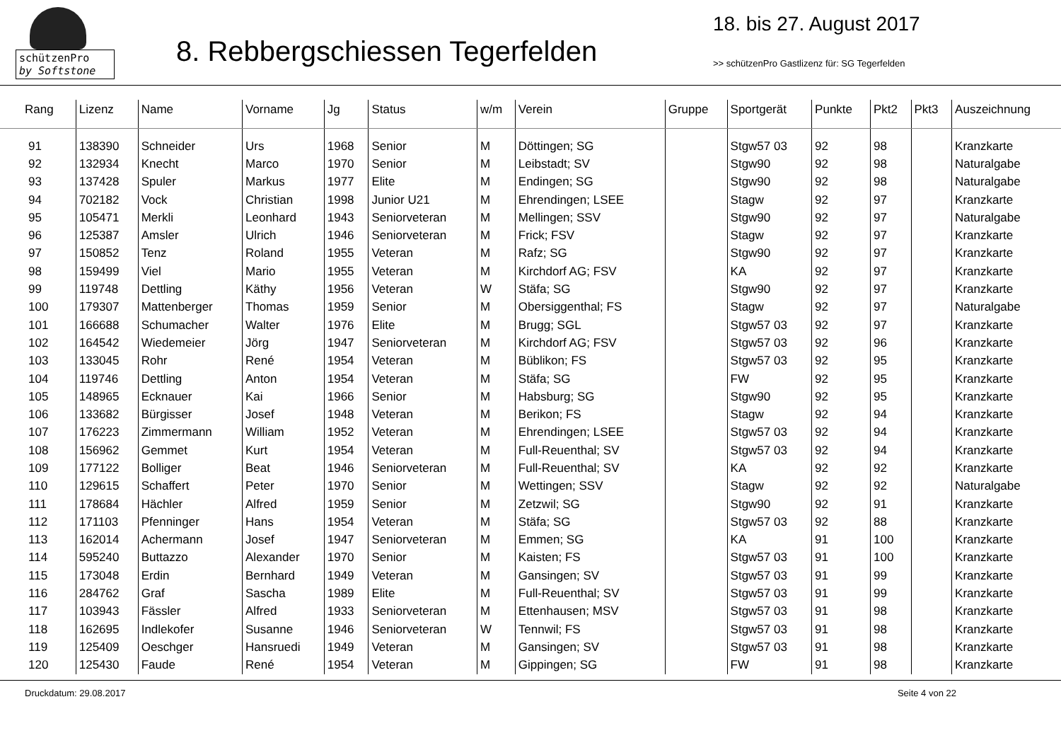schützenPro
by Softstone
8. Rebbergschiessen Tegerfelden
18. bis 27. August 2017
>> schützenPro Gastlizenz für: SG Tegerfelden
| Rang | Lizenz | Name | Vorname | Jg | Status | w/m | Verein | Gruppe | Sportgerät | Punkte | Pkt2 | Pkt3 | Auszeichnung |
| --- | --- | --- | --- | --- | --- | --- | --- | --- | --- | --- | --- | --- | --- |
| 91 | 138390 | Schneider | Urs | 1968 | Senior | M | Döttingen; SG | | Stgw57 03 | 92 | 98 | | Kranzkarte |
| 92 | 132934 | Knecht | Marco | 1970 | Senior | M | Leibstadt; SV | | Stgw90 | 92 | 98 | | Naturalgabe |
| 93 | 137428 | Spuler | Markus | 1977 | Elite | M | Endingen; SG | | Stgw90 | 92 | 98 | | Naturalgabe |
| 94 | 702182 | Vock | Christian | 1998 | Junior U21 | M | Ehrendingen; LSEE | | Stagw | 92 | 97 | | Kranzkarte |
| 95 | 105471 | Merkli | Leonhard | 1943 | Seniorveteran | M | Mellingen; SSV | | Stgw90 | 92 | 97 | | Naturalgabe |
| 96 | 125387 | Amsler | Ulrich | 1946 | Seniorveteran | M | Frick; FSV | | Stagw | 92 | 97 | | Kranzkarte |
| 97 | 150852 | Tenz | Roland | 1955 | Veteran | M | Rafz; SG | | Stgw90 | 92 | 97 | | Kranzkarte |
| 98 | 159499 | Viel | Mario | 1955 | Veteran | M | Kirchdorf AG; FSV | | KA | 92 | 97 | | Kranzkarte |
| 99 | 119748 | Dettling | Käthy | 1956 | Veteran | W | Stäfa; SG | | Stgw90 | 92 | 97 | | Kranzkarte |
| 100 | 179307 | Mattenberger | Thomas | 1959 | Senior | M | Obersiggenthal; FS | | Stagw | 92 | 97 | | Naturalgabe |
| 101 | 166688 | Schumacher | Walter | 1976 | Elite | M | Brugg; SGL | | Stgw57 03 | 92 | 97 | | Kranzkarte |
| 102 | 164542 | Wiedemeier | Jörg | 1947 | Seniorveteran | M | Kirchdorf AG; FSV | | Stgw57 03 | 92 | 96 | | Kranzkarte |
| 103 | 133045 | Rohr | René | 1954 | Veteran | M | Büblikon; FS | | Stgw57 03 | 92 | 95 | | Kranzkarte |
| 104 | 119746 | Dettling | Anton | 1954 | Veteran | M | Stäfa; SG | | FW | 92 | 95 | | Kranzkarte |
| 105 | 148965 | Ecknauer | Kai | 1966 | Senior | M | Habsburg; SG | | Stgw90 | 92 | 95 | | Kranzkarte |
| 106 | 133682 | Bürgisser | Josef | 1948 | Veteran | M | Berikon; FS | | Stagw | 92 | 94 | | Kranzkarte |
| 107 | 176223 | Zimmermann | William | 1952 | Veteran | M | Ehrendingen; LSEE | | Stgw57 03 | 92 | 94 | | Kranzkarte |
| 108 | 156962 | Gemmet | Kurt | 1954 | Veteran | M | Full-Reuenthal; SV | | Stgw57 03 | 92 | 94 | | Kranzkarte |
| 109 | 177122 | Bolliger | Beat | 1946 | Seniorveteran | M | Full-Reuenthal; SV | | KA | 92 | 92 | | Kranzkarte |
| 110 | 129615 | Schaffert | Peter | 1970 | Senior | M | Wettingen; SSV | | Stagw | 92 | 92 | | Naturalgabe |
| 111 | 178684 | Hächler | Alfred | 1959 | Senior | M | Zetzwil; SG | | Stgw90 | 92 | 91 | | Kranzkarte |
| 112 | 171103 | Pfenninger | Hans | 1954 | Veteran | M | Stäfa; SG | | Stgw57 03 | 92 | 88 | | Kranzkarte |
| 113 | 162014 | Achermann | Josef | 1947 | Seniorveteran | M | Emmen; SG | | KA | 91 | 100 | | Kranzkarte |
| 114 | 595240 | Buttazzo | Alexander | 1970 | Senior | M | Kaisten; FS | | Stgw57 03 | 91 | 100 | | Kranzkarte |
| 115 | 173048 | Erdin | Bernhard | 1949 | Veteran | M | Gansingen; SV | | Stgw57 03 | 91 | 99 | | Kranzkarte |
| 116 | 284762 | Graf | Sascha | 1989 | Elite | M | Full-Reuenthal; SV | | Stgw57 03 | 91 | 99 | | Kranzkarte |
| 117 | 103943 | Fässler | Alfred | 1933 | Seniorveteran | M | Ettenhausen; MSV | | Stgw57 03 | 91 | 98 | | Kranzkarte |
| 118 | 162695 | Indlekofer | Susanne | 1946 | Seniorveteran | W | Tennwil; FS | | Stgw57 03 | 91 | 98 | | Kranzkarte |
| 119 | 125409 | Oeschger | Hansruedi | 1949 | Veteran | M | Gansingen; SV | | Stgw57 03 | 91 | 98 | | Kranzkarte |
| 120 | 125430 | Faude | René | 1954 | Veteran | M | Gippingen; SG | | FW | 91 | 98 | | Kranzkarte |
Druckdatum: 29.08.2017 Seite 4 von 22